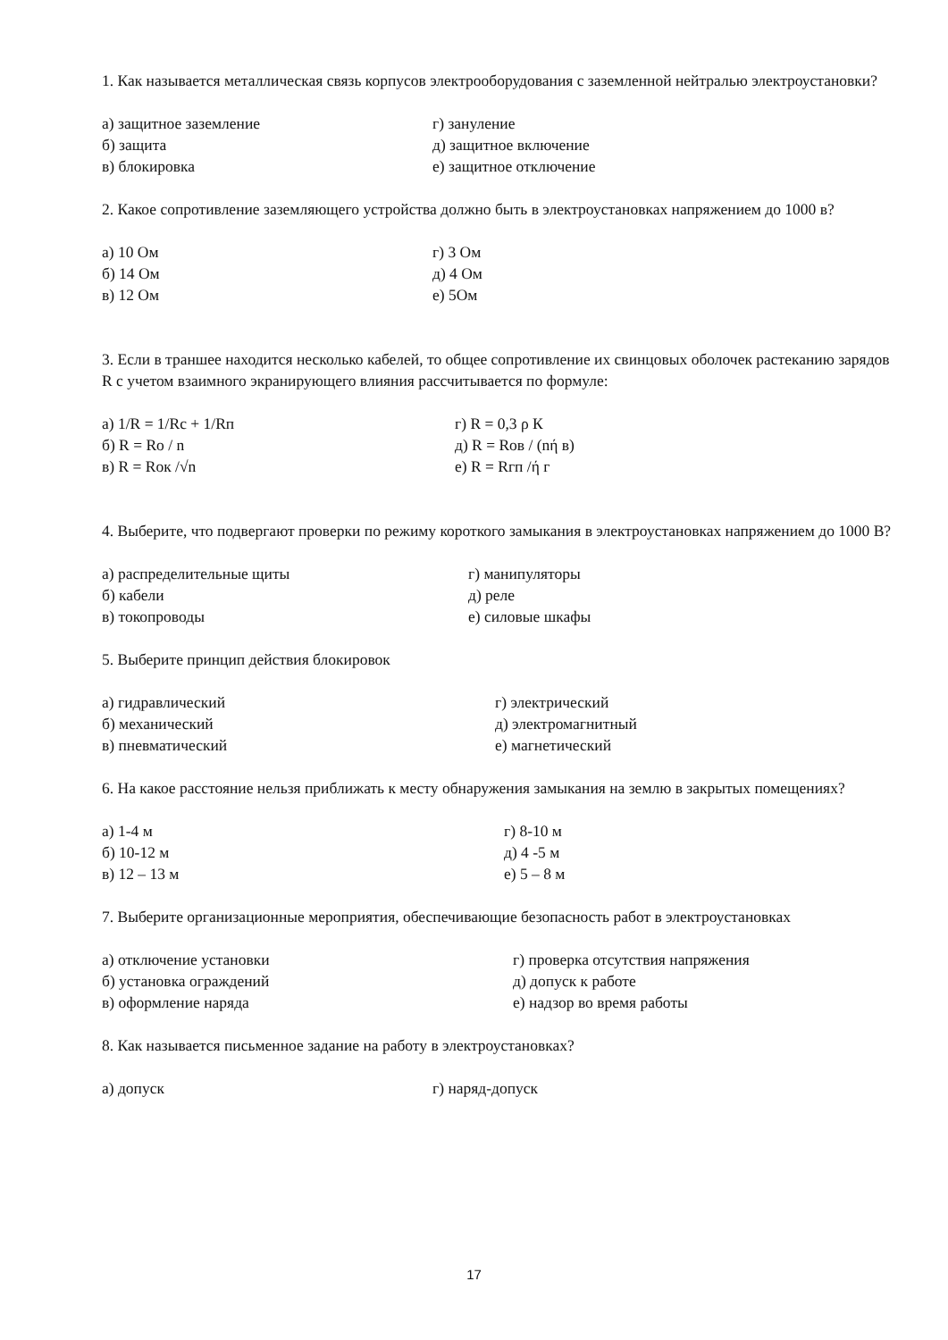1. Как называется металлическая связь корпусов электрооборудования с заземленной нейтралью электроустановки?
а) защитное заземление г) зануление б) защита д) защитное включение в) блокировка е) защитное отключение
2. Какое сопротивление заземляющего устройства должно быть в электроустановках напряжением до 1000 в?
а) 10 Ом г) 3 Ом б) 14 Ом д) 4 Ом в) 12 Ом е) 5Ом
3. Если в траншее находится несколько кабелей, то общее сопротивление их свинцовых оболочек растеканию зарядов R с учетом взаимного экранирующего влияния рассчитывается по формуле:
а) 1/R = 1/Rc + 1/Rп г) R = 0,3 ρ К б) R = Ro / n д) R = Rов / (nή в) в) R = Rок /√n е) R = Rгп /ή г
4. Выберите, что подвергают проверки по режиму короткого замыкания в электроустановках напряжением до 1000 В?
а) распределительные щиты г) манипуляторы б) кабели д) реле в) токопроводы е) силовые шкафы
5. Выберите принцип действия блокировок
а) гидравлический г) электрический б) механический д) электромагнитный в) пневматический е) магнетический
6. На какое расстояние нельзя приближать к месту обнаружения замыкания на землю в закрытых помещениях?
а) 1-4 м г) 8-10 м б) 10-12 м д) 4 -5 м в) 12 – 13 м е) 5 – 8 м
7. Выберите организационные мероприятия, обеспечивающие безопасность работ в электроустановках
а) отключение установки г) проверка отсутствия напряжения б) установка ограждений д) допуск к работе в) оформление наряда е) надзор во время работы
8. Как называется письменное задание на работу в электроустановках?
а) допуск г) наряд-допуск
17